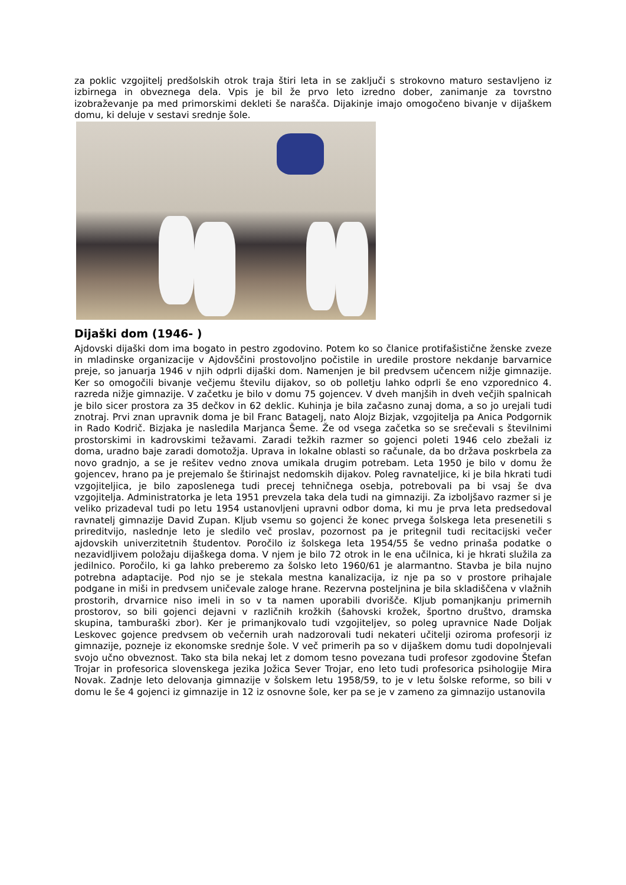za poklic vzgojitelj predšolskih otrok traja štiri leta in se zaključi s strokovno maturo sestavljeno iz izbirnega in obveznega dela. Vpis je bil že prvo leto izredno dober, zanimanje za tovrstno izobraževanje pa med primorskimi dekleti še narašča. Dijakinje imajo omogočeno bivanje v dijaškem domu, ki deluje v sestavi srednje šole.
Dijaški dom (1946- )
Ajdovski dijaški dom ima bogato in pestro zgodovino. Potem ko so članice protifašistične ženske zveze in mladinske organizacije v Ajdovščini prostovoljno počistile in uredile prostore nekdanje barvarnice preje, so januarja 1946 v njih odprli dijaški dom. Namenjen je bil predvsem učencem nižje gimnazije. Ker so omogočili bivanje večjemu številu dijakov, so ob polletju lahko odprli še eno vzporednico 4. razreda nižje gimnazije. V začetku je bilo v domu 75 gojencev. V dveh manjših in dveh večjih spalnicah je bilo sicer prostora za 35 dečkov in 62 deklic. Kuhinja je bila začasno zunaj doma, a so jo urejali tudi znotraj. Prvi znan upravnik doma je bil Franc Batagelj, nato Alojz Bizjak, vzgojitelja pa Anica Podgornik in Rado Kodrič. Bizjaka je nasledila Marjanca Šeme. Že od vsega začetka so se srečevali s številnimi prostorskimi in kadrovskimi težavami. Zaradi težkih razmer so gojenci poleti 1946 celo zbežali iz doma, uradno baje zaradi domotožja. Uprava in lokalne oblasti so računale, da bo država poskrbela za novo gradnjo, a se je rešitev vedno znova umikala drugim potrebam. Leta 1950 je bilo v domu že gojencev, hrano pa je prejemalo še štirinajst nedomskih dijakov. Poleg ravnateljice, ki je bila hkrati tudi vzgojiteljica, je bilo zaposlenega tudi precej tehničnega osebja, potrebovali pa bi vsaj še dva vzgojitelja. Administratorka je leta 1951 prevzela taka dela tudi na gimnaziji. Za izboljšavo razmer si je veliko prizadeval tudi po letu 1954 ustanovljeni upravni odbor doma, ki mu je prva leta predsedoval ravnatelj gimnazije David Zupan. Kljub vsemu so gojenci že konec prvega šolskega leta presenetili s prireditvijo, naslednje leto je sledilo več proslav, pozornost pa je pritegnil tudi recitacijski večer ajdovskih univerzitetnih študentov. Poročilo iz šolskega leta 1954/55 še vedno prinaša podatke o nezavidljivem položaju dijaškega doma. V njem je bilo 72 otrok in le ena učilnica, ki je hkrati služila za jedilnico. Poročilo, ki ga lahko preberemo za šolsko leto 1960/61 je alarmantno. Stavba je bila nujno potrebna adaptacije. Pod njo se je stekala mestna kanalizacija, iz nje pa so v prostore prihajale podgane in miši in predvsem uničevale zaloge hrane. Rezervna posteljnina je bila skladiščena v vlažnih prostorih, drvarnice niso imeli in so v ta namen uporabili dvorišče. Kljub pomanjkanju primernih prostorov, so bili gojenci dejavni v različnih krožkih (šahovski krožek, športno društvo, dramska skupina, tamburaški zbor). Ker je primanjkovalo tudi vzgojiteljev, so poleg upravnice Nade Doljak Leskovec gojence predvsem ob večernih urah nadzorovali tudi nekateri učitelji oziroma profesorji iz gimnazije, pozneje iz ekonomske srednje šole. V več primerih pa so v dijaškem domu tudi dopolnjevali svojo učno obveznost. Tako sta bila nekaj let z domom tesno povezana tudi profesor zgodovine Štefan Trojar in profesorica slovenskega jezika Jožica Sever Trojar, eno leto tudi profesorica psihologije Mira Novak. Zadnje leto delovanja gimnazije v šolskem letu 1958/59, to je v letu šolske reforme, so bili v domu le še 4 gojenci iz gimnazije in 12 iz osnovne šole, ker pa se je v zameno za gimnazijo ustanovila